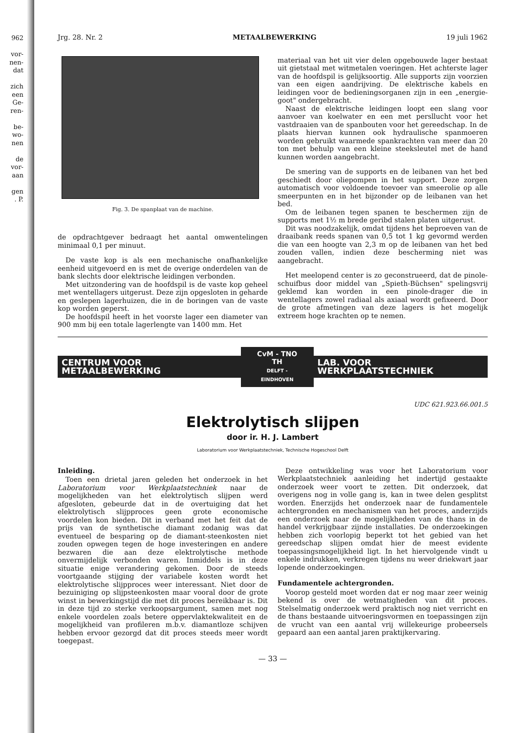962
vor-
nen-
dat
zich
een
Ge-
ren-
be-
wo-
nen
de
vor-
aan
gen
. P.
Jrg. 28. Nr. 2 METAALBEWERKING 19 juli 1962
Fig. 3. De spanplaat van de machine.
de opdrachtgever bedraagt het aantal omwentelingen minimaal 0,1 per minuut.
De vaste kop is als een mechanische onafhankelijke eenheid uitgevoerd en is met de overige onderdelen van de bank slechts door elektrische leidingen verbonden.
Met uitzondering van de hoofdspil is de vaste kop geheel met wentellagers uitgerust. Deze zijn opgesloten in geharde en geslepen lagerhuizen, die in de boringen van de vaste kop worden geperst.
De hoofdspil heeft in het voorste lager een diameter van 900 mm bij een totale lagerlengte van 1400 mm. Het
materiaal van het uit vier delen opgebouwde lager bestaat uit gietstaal met witmetalen voeringen. Het achterste lager van de hoofdspil is gelijksoortig. Alle supports zijn voorzien van een eigen aandrijving. De elektrische kabels en leidingen voor de bedieningsorganen zijn in een „energie-goot" ondergebracht.
Naast de elektrische leidingen loopt een slang voor aanvoer van koelwater en een met persllucht voor het vastdraaien van de spanbouten voor het gereedschap. In de plaats hiervan kunnen ook hydraulische spanmoeren worden gebruikt waarmede spankrachten van meer dan 20 ton met behulp van een kleine steeksleutel met de hand kunnen worden aangebracht.
De smering van de supports en de leibanen van het bed geschiedt door oliepompen in het support. Deze zorgen automatisch voor voldoende toevoer van smeerolie op alle smeerpunten en in het bijzonder op de leibanen van het bed.
Om de leibanen tegen spanen te beschermen zijn de supports met 1½ m brede geribd stalen platen uitgerust.
Dit was noodzakelijk, omdat tijdens het beproeven van de draaibank reeds spanen van 0,5 tot 1 kg gevormd werden die van een hoogte van 2,3 m op de leibanen van het bed zouden vallen, indien deze bescherming niet was aangebracht.
Het meelopend center is zo geconstrueerd, dat de pinole-schuifbus door middel van „Spieth-Büchsen" spelingsvrij geklemd kan worden in een pinole-drager die in wentellagers zowel radiaal als axiaal wordt gefixeerd. Door de grote afmetingen van deze lagers is het mogelijk extreem hoge krachten op te nemen.
CENTRUM VOOR METAALBEWERKING
CvM - TNO
TH
DELFT - EINDHOVEN
LAB. VOOR WERKPLAATSTECHNIEK
UDC 621.923.66.001.5
Elektrolytisch slijpen
door ir. H. J. Lambert
Laboratorium voor Werkplaatstechniek, Technische Hogeschool Delft
Inleiding.
Toen een drietal jaren geleden het onderzoek in het Laboratorium voor Werkplaatstechniek naar de mogelijkheden van het elektrolytisch slijpen werd afgesloten, gebeurde dat in de overtuiging dat het elektrolytisch slijpproces geen grote economische voordelen kon bieden. Dit in verband met het feit dat de prijs van de synthetische diamant zodanig was dat eventueel de besparing op de diamant-steenkosten niet zouden opwegen tegen de hoge investeringen en andere bezwaren die aan deze elektrolytische methode onvermijdelijk verbonden waren. Inmiddels is in deze situatie enige verandering gekomen. Door de steeds voortgaande stijging der variabele kosten wordt het elektrolytische slijpproces weer interessant. Niet door de bezuiniging op slijpsteenkosten maar vooral door de grote winst in bewerkingstijd die met dit proces bereikbaar is. Dit in deze tijd zo sterke verkoopsargument, samen met nog enkele voordelen zoals betere oppervlaktekwaliteit en de mogelijkheid van profileren m.b.v. diamantloze schijven hebben ervoor gezorgd dat dit proces steeds meer wordt toegepast.
Deze ontwikkeling was voor het Laboratorium voor Werkplaatstechniek aanleiding het indertijd gestaakte onderzoek weer voort te zetten. Dit onderzoek, dat overigens nog in volle gang is, kan in twee delen gesplitst worden. Enerzijds het onderzoek naar de fundamentele achtergronden en mechanismen van het proces, anderzijds een onderzoek naar de mogelijkheden van de thans in de handel verkrijgbaar zijnde installaties. De onderzoekingen hebben zich voorlopig beperkt tot het gebied van het gereedschap slijpen omdat hier de meest evidente toepassingsmogelijkheid ligt. In het hiervolgende vindt u enkele indrukken, verkregen tijdens nu weer driekwart jaar lopende onderzoekingen.
Fundamentele achtergronden.
Voorop gesteld moet worden dat er nog maar zeer weinig bekend is over de wetmatigheden van dit proces. Stelselmatig onderzoek werd praktisch nog niet verricht en de thans bestaande uitvoeringsvormen en toepassingen zijn de vrucht van een aantal vrij willekeurige probeersels gepaard aan een aantal jaren praktijkervaring.
— 33 —